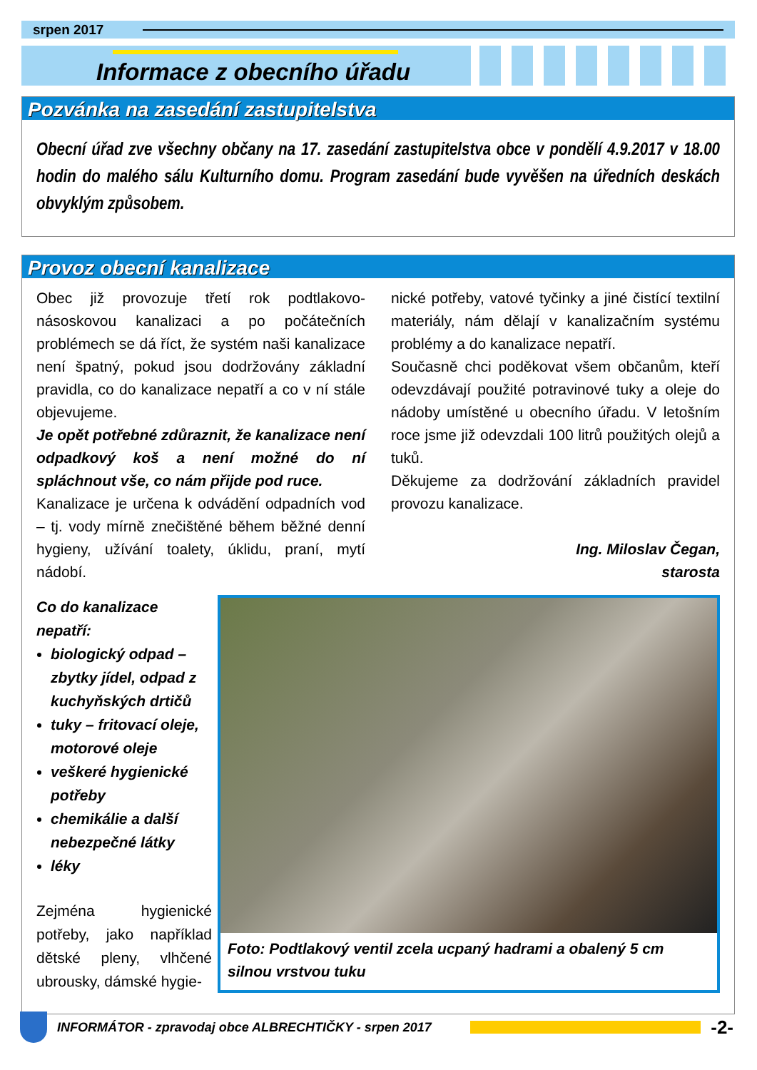srpen 2017
Informace z obecního úřadu
Pozvánka na zasedání zastupitelstva
Obecní úřad zve všechny občany na 17. zasedání zastupitelstva obce v pondělí 4.9.2017 v 18.00 hodin do malého sálu Kulturního domu. Program zasedání bude vyvěšen na úředních deskách obvyklým způsobem.
Provoz obecní kanalizace
Obec již provozuje třetí rok podtlakovo-násoskovou kanalizaci a po počátečních problémech se dá říct, že systém naši kanalizace není špatný, pokud jsou dodržovány základní pravidla, co do kanalizace nepatří a co v ní stále objevujeme.
Je opět potřebné zdůraznit, že kanalizace není odpadkový koš a není možné do ní spláchnout vše, co nám přijde pod ruce.
Kanalizace je určena k odvádění odpadních vod – tj. vody mírně znečištěné během běžné denní hygieny, užívání toalety, úklidu, praní, mytí nádobí.
nické potřeby, vatové tyčinky a jiné čistící textilní materiály, nám dělají v kanalizačním systému problémy a do kanalizace nepatří.
Současně chci poděkovat všem občanům, kteří odevzdávají použité potravinové tuky a oleje do nádoby umístěné u obecního úřadu. V letošním roce jsme již odevzdali 100 litrů použitých olejů a tuků.
Děkujeme za dodržování základních pravidel provozu kanalizace.
Ing. Miloslav Čegan,
starosta
Co do kanalizace nepatří:
biologický odpad – zbytky jídel, odpad z kuchyňských drtičů
tuky – fritovací oleje, motorové oleje
veškeré hygienické potřeby
chemikálie a další nebezpečné látky
léky
Zejména hygienické potřeby, jako například dětské pleny, vlhčené ubrousky, dámské hygie-
Foto: Podtlakový ventil zcela ucpaný hadrami a obalený 5 cm silnou vrstvou tuku
INFORMÁTOR - zpravodaj obce ALBRECHTIČKY - srpen 2017
-2-